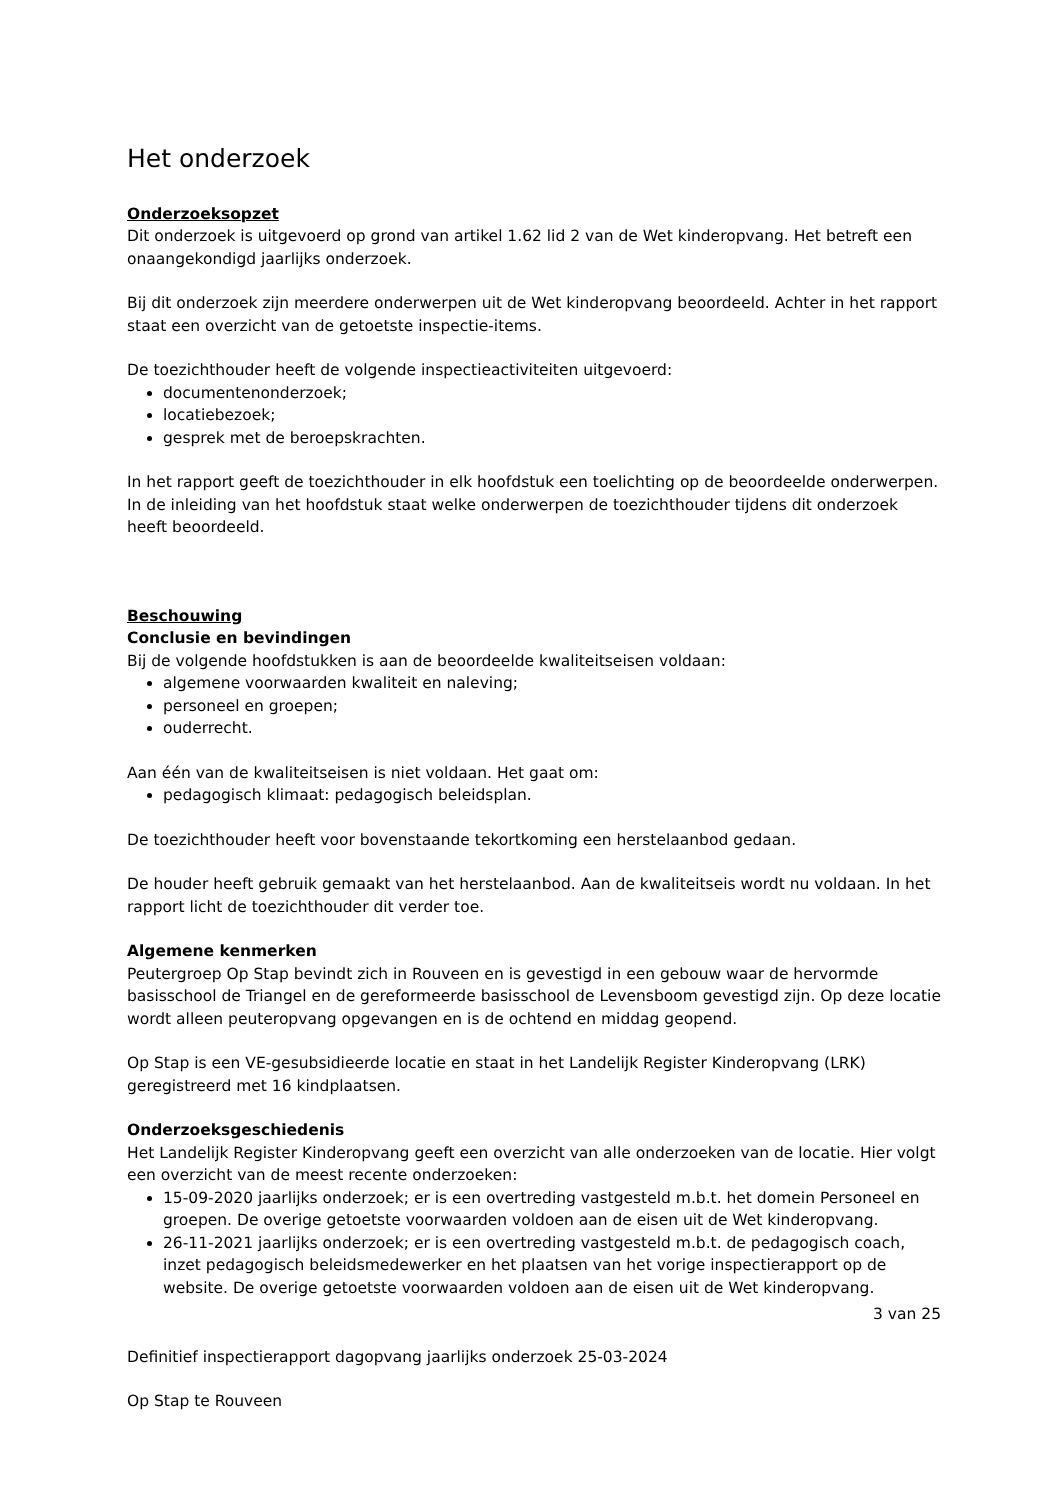Het onderzoek
Onderzoeksopzet
Dit onderzoek is uitgevoerd op grond van artikel 1.62 lid 2 van de Wet kinderopvang. Het betreft een onaangekondigd jaarlijks onderzoek.
Bij dit onderzoek zijn meerdere onderwerpen uit de Wet kinderopvang beoordeeld. Achter in het rapport staat een overzicht van de getoetste inspectie-items.
De toezichthouder heeft de volgende inspectieactiviteiten uitgevoerd:
documentenonderzoek;
locatiebezoek;
gesprek met de beroepskrachten.
In het rapport geeft de toezichthouder in elk hoofdstuk een toelichting op de beoordeelde onderwerpen. In de inleiding van het hoofdstuk staat welke onderwerpen de toezichthouder tijdens dit onderzoek heeft beoordeeld.
Beschouwing
Conclusie en bevindingen
Bij de volgende hoofdstukken is aan de beoordeelde kwaliteitseisen voldaan:
algemene voorwaarden kwaliteit en naleving;
personeel en groepen;
ouderrecht.
Aan één van de kwaliteitseisen is niet voldaan. Het gaat om:
pedagogisch klimaat: pedagogisch beleidsplan.
De toezichthouder heeft voor bovenstaande tekortkoming een herstelaanbod gedaan.
De houder heeft gebruik gemaakt van het herstelaanbod. Aan de kwaliteitseis wordt nu voldaan. In het rapport licht de toezichthouder dit verder toe.
Algemene kenmerken
Peutergroep Op Stap bevindt zich in Rouveen en is gevestigd in een gebouw waar de hervormde basisschool de Triangel en de gereformeerde basisschool de Levensboom gevestigd zijn. Op deze locatie wordt alleen peuteropvang opgevangen en is de ochtend en middag geopend.
Op Stap is een VE-gesubsidieerde locatie en staat in het Landelijk Register Kinderopvang (LRK) geregistreerd met 16 kindplaatsen.
Onderzoeksgeschiedenis
Het Landelijk Register Kinderopvang geeft een overzicht van alle onderzoeken van de locatie. Hier volgt een overzicht van de meest recente onderzoeken:
15-09-2020 jaarlijks onderzoek; er is een overtreding vastgesteld m.b.t. het domein Personeel en groepen. De overige getoetste voorwaarden voldoen aan de eisen uit de Wet kinderopvang.
26-11-2021 jaarlijks onderzoek; er is een overtreding vastgesteld m.b.t. de pedagogisch coach, inzet pedagogisch beleidsmedewerker en het plaatsen van het vorige inspectierapport op de website. De overige getoetste voorwaarden voldoen aan de eisen uit de Wet kinderopvang.
3 van 25
Definitief inspectierapport dagopvang jaarlijks onderzoek 25-03-2024
Op Stap te Rouveen